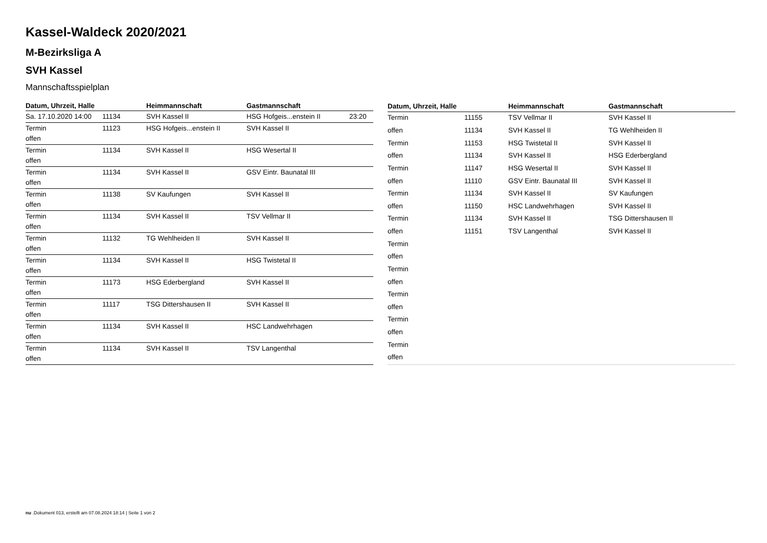Kassel-Waldeck 2020/2021
M-Bezirksliga A
SVH Kassel
Mannschaftsspielplan
| Datum, Uhrzeit, Halle | | Heimmannschaft | Gastmannschaft | |
| --- | --- | --- | --- | --- |
| Sa. 17.10.2020 14:00 | 11134 | SVH Kassel II | HSG Hofgeis...enstein II | 23:20 |
| Termin offen | 11123 | HSG Hofgeis...enstein II | SVH Kassel II | |
| Termin offen | 11134 | SVH Kassel II | HSG Wesertal II | |
| Termin offen | 11134 | SVH Kassel II | GSV Eintr. Baunatal III | |
| Termin offen | 11138 | SV Kaufungen | SVH Kassel II | |
| Termin offen | 11134 | SVH Kassel II | TSV Vellmar II | |
| Termin offen | 11132 | TG Wehlheiden II | SVH Kassel II | |
| Termin offen | 11134 | SVH Kassel II | HSG Twistetal II | |
| Termin offen | 11173 | HSG Ederbergland | SVH Kassel II | |
| Termin offen | 11117 | TSG Dittershausen II | SVH Kassel II | |
| Termin offen | 11134 | SVH Kassel II | HSC Landwehrhagen | |
| Termin offen | 11134 | SVH Kassel II | TSV Langenthal | |
| Datum, Uhrzeit, Halle | | Heimmannschaft | Gastmannschaft |
| --- | --- | --- | --- |
| Termin | 11155 | TSV Vellmar II | SVH Kassel II |
| offen | 11134 | SVH Kassel II | TG Wehlheiden II |
| Termin | 11153 | HSG Twistetal II | SVH Kassel II |
| offen | 11134 | SVH Kassel II | HSG Ederbergland |
| Termin | 11147 | HSG Wesertal II | SVH Kassel II |
| offen | 11110 | GSV Eintr. Baunatal III | SVH Kassel II |
| Termin | 11134 | SVH Kassel II | SV Kaufungen |
| offen | 11150 | HSC Landwehrhagen | SVH Kassel II |
| Termin | 11134 | SVH Kassel II | TSG Dittershausen II |
| offen | 11151 | TSV Langenthal | SVH Kassel II |
| Termin | | | |
| offen | | | |
| Termin | | | |
| offen | | | |
| Termin | | | |
| offen | | | |
| Termin | | | |
| offen | | | |
| Termin | | | |
| offen | | | |
nu .Dokument 013, erstellt am 07.08.2024 18:14 | Seite 1 von 2